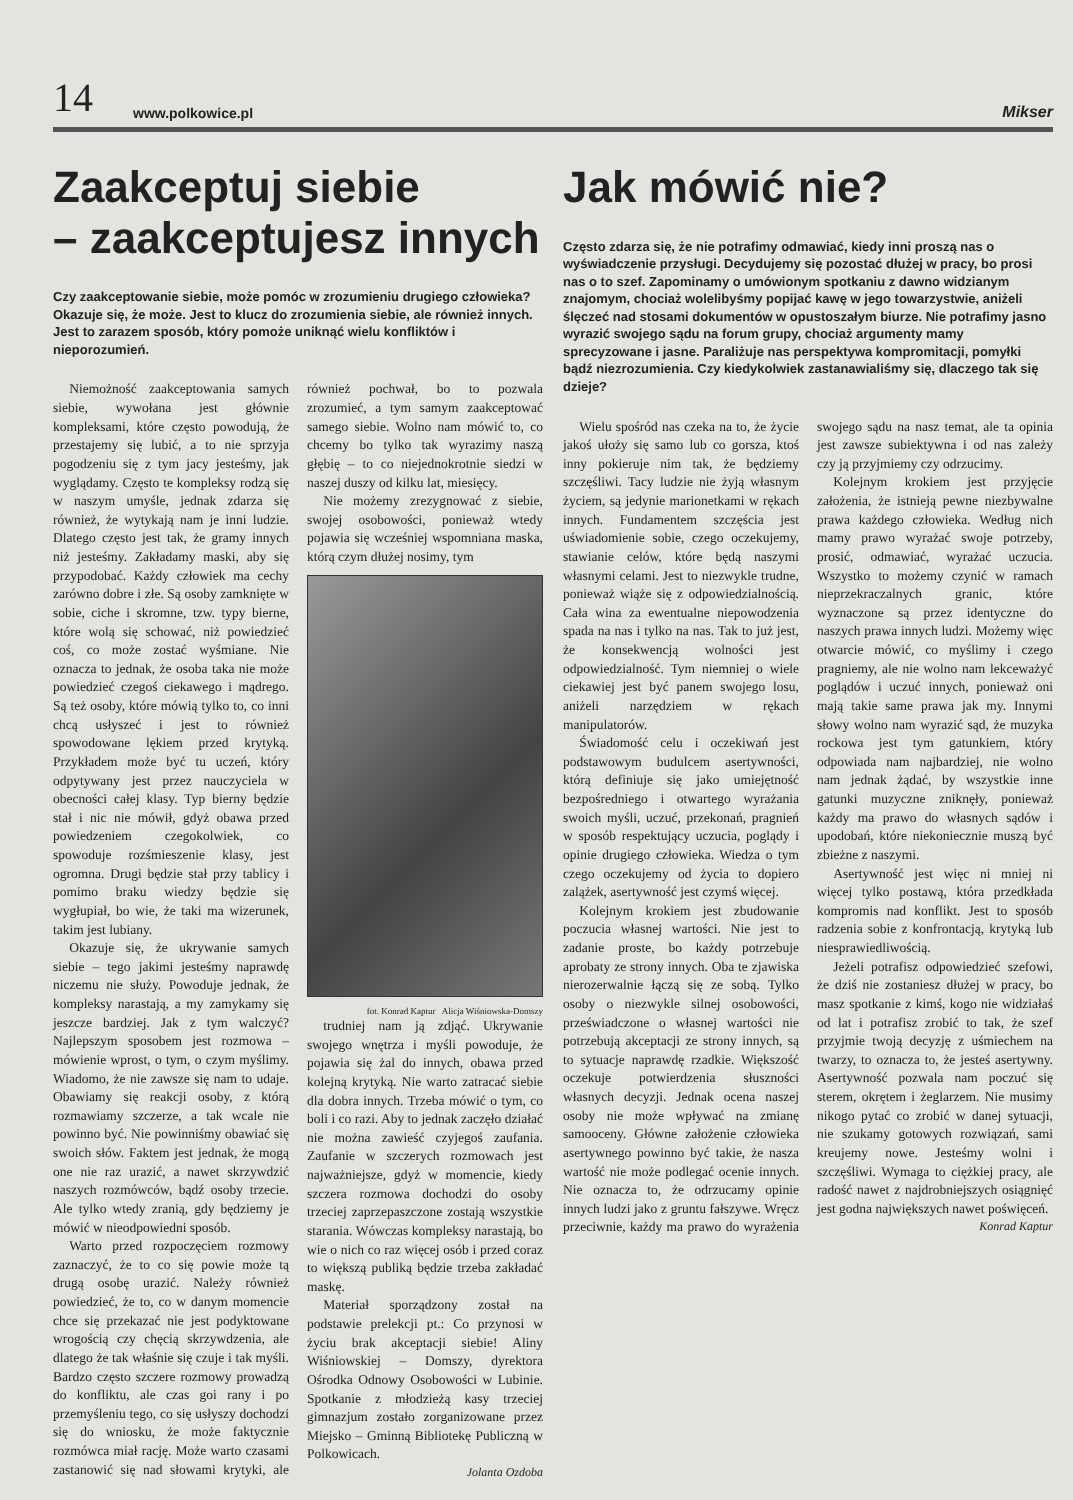14 www.polkowice.pl Mikser
Zaakceptuj siebie
– zaakceptujesz innych
Czy zaakceptowanie siebie, może pomóc w zrozumieniu drugiego człowieka? Okazuje się, że może. Jest to klucz do zrozumienia siebie, ale również innych. Jest to zarazem sposób, który pomoże uniknąć wielu konfliktów i nieporozumień.
Niemożność zaakceptowania samych siebie, wywołana jest głównie kompleksami, które często powodują, że przestajemy się lubić, a to nie sprzyja pogodzeniu się z tym jacy jesteśmy, jak wyglądamy. Często te kompleksy rodzą się w naszym umyśle, jednak zdarza się również, że wytykają nam je inni ludzie. Dlatego często jest tak, że gramy innych niż jesteśmy. Zakładamy maski, aby się przypodobać. Każdy człowiek ma cechy zarówno dobre i złe. Są osoby zamknięte w sobie, ciche i skromne, tzw. typy bierne, które wolą się schować, niż powiedzieć coś, co może zostać wyśmiane. Nie oznacza to jednak, że osoba taka nie może powiedzieć czegoś ciekawego i mądrego. Są też osoby, które mówią tylko to, co inni chcą usłyszeć i jest to również spowodowane lękiem przed krytyką. Przykładem może być tu uczeń, który odpytywany jest przez nauczyciela w obecności całej klasy. Typ bierny będzie stał i nic nie mówił, gdyż obawa przed powiedzeniem czegokolwiek, co spowoduje rozśmieszenie klasy, jest ogromna. Drugi będzie stał przy tablicy i pomimo braku wiedzy będzie się wygłupiał, bo wie, że taki ma wizerunek, takim jest lubiany.
Okazuje się, że ukrywanie samych siebie – tego jakimi jesteśmy naprawdę niczemu nie służy. Powoduje jednak, że kompleksy narastają, a my zamykamy się jeszcze bardziej. Jak z tym walczyć? Najlepszym sposobem jest rozmowa – mówienie wprost, o tym, o czym myślimy. Wiadomo, że nie zawsze się nam to udaje. Obawiamy się reakcji osoby, z którą rozmawiamy szczerze, a tak wcale nie powinno być. Nie powinniśmy obawiać się swoich słów. Faktem jest jednak, że mogą one nie raz urazić, a nawet skrzywdzić naszych rozmówców, bądź osoby trzecie. Ale tylko wtedy zranią, gdy będziemy je mówić w nieodpowiedni sposób.
Warto przed rozpoczęciem rozmowy zaznaczyć, że to co się powie może tą drugą osobę urazić. Należy również powiedzieć, że to, co w danym momencie chce się przekazać nie jest podyktowane wrogością czy chęcią skrzywdzenia, ale dlatego że tak właśnie się czuje i tak myśli. Bardzo często szczere rozmowy prowadzą do konfliktu, ale czas goi rany i po przemyśleniu tego, co się usłyszy dochodzi się do wniosku, że może faktycznie rozmówca miał rację. Może warto czasami zastanowić się nad słowami krytyki, ale również pochwał, bo to pozwala zrozumieć, a tym samym zaakceptować samego siebie. Wolno nam mówić to, co chcemy bo tylko tak wyrazimy naszą głębię – to co niejednokrotnie siedzi w naszej duszy od kilku lat, miesięcy.
Nie możemy zrezygnować z siebie, swojej osobowości, ponieważ wtedy pojawia się wcześniej wspomniana maska, którą czym dłużej nosimy, tym
fot. Konrad Kaptur Alicja Wiśniowska-Domszy
trudniej nam ją zdjąć. Ukrywanie swojego wnętrza i myśli powoduje, że pojawia się żal do innych, obawa przed kolejną krytyką. Nie warto zatracać siebie dla dobra innych. Trzeba mówić o tym, co boli i co razi. Aby to jednak zaczęło działać nie można zawieść czyjegoś zaufania. Zaufanie w szczerych rozmowach jest najważniejsze, gdyż w momencie, kiedy szczera rozmowa dochodzi do osoby trzeciej zaprzepaszczone zostają wszystkie starania. Wówczas kompleksy narastają, bo wie o nich co raz więcej osób i przed coraz to większą publiką będzie trzeba zakładać maskę.
Materiał sporządzony został na podstawie prelekcji pt.: Co przynosi w życiu brak akceptacji siebie! Aliny Wiśniowskiej – Domszy, dyrektora Ośrodka Odnowy Osobowości w Lubinie. Spotkanie z młodzieżą kasy trzeciej gimnazjum zostało zorganizowane przez Miejsko – Gminną Bibliotekę Publiczną w Polkowicach.
Jolanta Ozdoba
Jak mówić nie?
Często zdarza się, że nie potrafimy odmawiać, kiedy inni proszą nas o wyświadczenie przysługi. Decydujemy się pozostać dłużej w pracy, bo prosi nas o to szef. Zapominamy o umówionym spotkaniu z dawno widzianym znajomym, chociaż wolelibyśmy popijać kawę w jego towarzystwie, aniżeli ślęczeć nad stosami dokumentów w opustoszałym biurze. Nie potrafimy jasno wyrazić swojego sądu na forum grupy, chociaż argumenty mamy sprecyzowane i jasne. Paraliżuje nas perspektywa kompromitacji, pomyłki bądź niezrozumienia. Czy kiedykolwiek zastanawialiśmy się, dlaczego tak się dzieje?
Wielu spośród nas czeka na to, że życie jakoś ułoży się samo lub co gorsza, ktoś inny pokieruje nim tak, że będziemy szczęśliwi. Tacy ludzie nie żyją własnym życiem, są jedynie marionetkami w rękach innych. Fundamentem szczęścia jest uświadomienie sobie, czego oczekujemy, stawianie celów, które będą naszymi własnymi celami. Jest to niezwykle trudne, ponieważ wiąże się z odpowiedzialnością. Cała wina za ewentualne niepowodzenia spada na nas i tylko na nas. Tak to już jest, że konsekwencją wolności jest odpowiedzialność. Tym niemniej o wiele ciekawiej jest być panem swojego losu, aniżeli narzędziem w rękach manipulatorów.
Świadomość celu i oczekiwań jest podstawowym budulcem asertywności, którą definiuje się jako umiejętność bezpośredniego i otwartego wyrażania swoich myśli, uczuć, przekonań, pragnień w sposób respektujący uczucia, poglądy i opinie drugiego człowieka. Wiedza o tym czego oczekujemy od życia to dopiero zalążek, asertywność jest czymś więcej.
Kolejnym krokiem jest zbudowanie poczucia własnej wartości. Nie jest to zadanie proste, bo każdy potrzebuje aprobaty ze strony innych. Oba te zjawiska nierozerwalnie łączą się ze sobą. Tylko osoby o niezwykle silnej osobowości, przeświadczone o własnej wartości nie potrzebują akceptacji ze strony innych, są to sytuacje naprawdę rzadkie. Większość oczekuje potwierdzenia słuszności własnych decyzji. Jednak ocena naszej osoby nie może wpływać na zmianę samooceny. Główne założenie człowieka asertywnego powinno być takie, że nasza wartość nie może podlegać ocenie innych. Nie oznacza to, że odrzucamy opinie innych ludzi jako z gruntu fałszywe. Wręcz przeciwnie, każdy ma prawo do wyrażenia swojego sądu na nasz temat, ale ta opinia jest zawsze subiektywna i od nas zależy czy ją przyjmiemy czy odrzucimy.
Kolejnym krokiem jest przyjęcie założenia, że istnieją pewne niezbywalne prawa każdego człowieka. Według nich mamy prawo wyrażać swoje potrzeby, prosić, odmawiać, wyrażać uczucia. Wszystko to możemy czynić w ramach nieprzekraczalnych granic, które wyznaczone są przez identyczne do naszych prawa innych ludzi. Możemy więc otwarcie mówić, co myślimy i czego pragniemy, ale nie wolno nam lekceważyć poglądów i uczuć innych, ponieważ oni mają takie same prawa jak my. Innymi słowy wolno nam wyrazić sąd, że muzyka rockowa jest tym gatunkiem, który odpowiada nam najbardziej, nie wolno nam jednak żądać, by wszystkie inne gatunki muzyczne zniknęły, ponieważ każdy ma prawo do własnych sądów i upodobań, które niekoniecznie muszą być zbieżne z naszymi.
Asertywność jest więc ni mniej ni więcej tylko postawą, która przedkłada kompromis nad konflikt. Jest to sposób radzenia sobie z konfrontacją, krytyką lub niesprawiedliwością.
Jeżeli potrafisz odpowiedzieć szefowi, że dziś nie zostaniesz dłużej w pracy, bo masz spotkanie z kimś, kogo nie widziałaś od lat i potrafisz zrobić to tak, że szef przyjmie twoją decyzję z uśmiechem na twarzy, to oznacza to, że jesteś asertywny. Asertywność pozwala nam poczuć się sterem, okrętem i żeglarzem. Nie musimy nikogo pytać co zrobić w danej sytuacji, nie szukamy gotowych rozwiązań, sami kreujemy nowe. Jesteśmy wolni i szczęśliwi. Wymaga to ciężkiej pracy, ale radość nawet z najdrobniejszych osiągnięć jest godna największych nawet poświęceń.
Konrad Kaptur